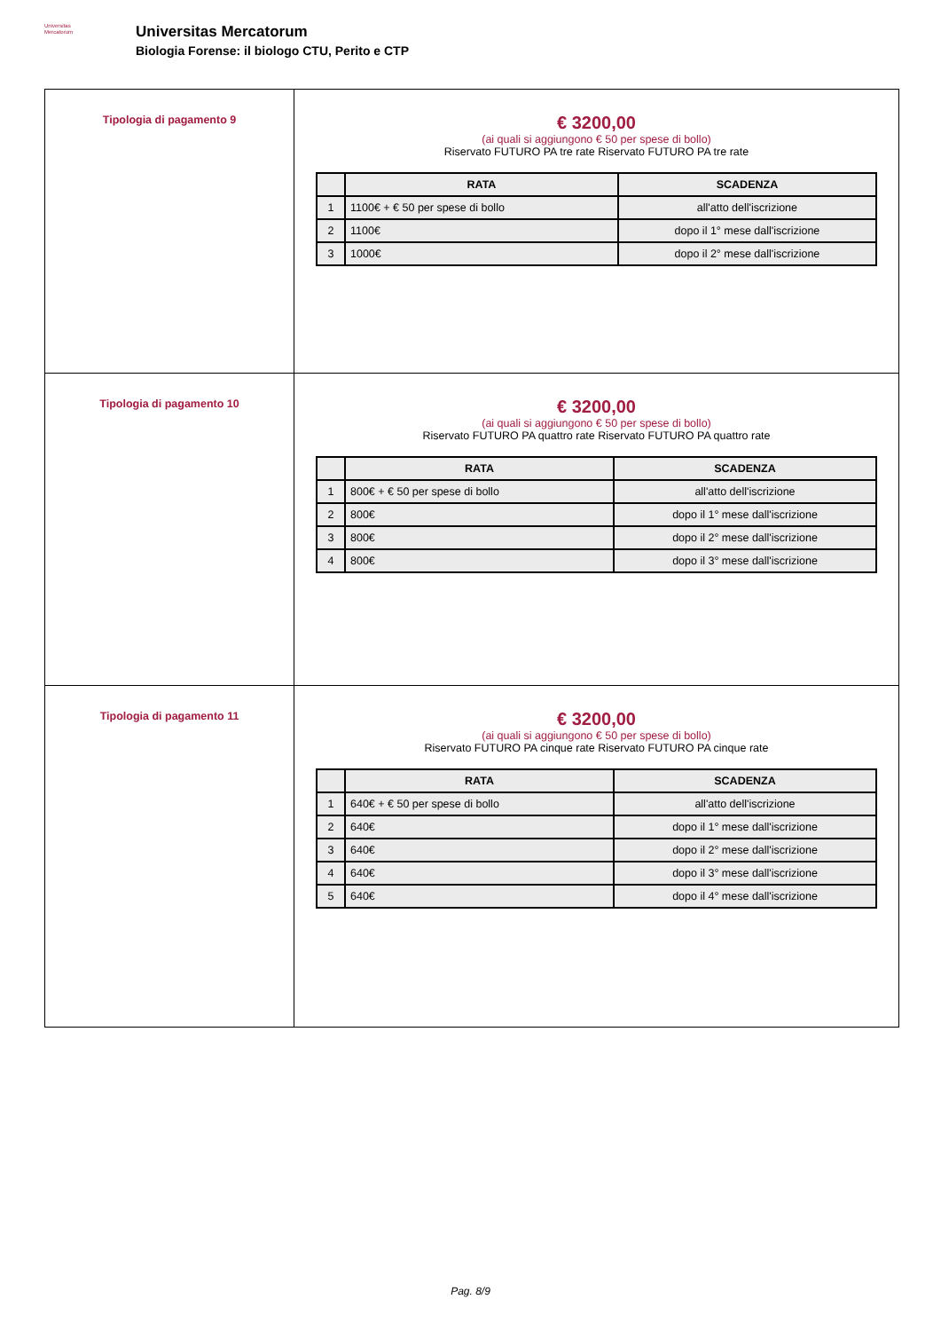Universitas
Mercatorum
Universitas Mercatorum
Biologia Forense: il biologo CTU, Perito e CTP
| Tipologia di pagamento 9 | € 3200,00 (ai quali si aggiungono € 50 per spese di bollo) Riservato FUTURO PA tre rate Riservato FUTURO PA tre rate / / RATA / SCADENZA / / --- / --- / --- / / 1 / 1100€ + € 50 per spese di bollo / all'atto dell'iscrizione / / 2 / 1100€ / dopo il 1° mese dall'iscrizione / / 3 / 1000€ / dopo il 2° mese dall'iscrizione / |
| Tipologia di pagamento 10 | € 3200,00 (ai quali si aggiungono € 50 per spese di bollo) Riservato FUTURO PA quattro rate Riservato FUTURO PA quattro rate / / RATA / SCADENZA / / --- / --- / --- / / 1 / 800€ + € 50 per spese di bollo / all'atto dell'iscrizione / / 2 / 800€ / dopo il 1° mese dall'iscrizione / / 3 / 800€ / dopo il 2° mese dall'iscrizione / / 4 / 800€ / dopo il 3° mese dall'iscrizione / |
| Tipologia di pagamento 11 | € 3200,00 (ai quali si aggiungono € 50 per spese di bollo) Riservato FUTURO PA cinque rate Riservato FUTURO PA cinque rate / / RATA / SCADENZA / / --- / --- / --- / / 1 / 640€ + € 50 per spese di bollo / all'atto dell'iscrizione / / 2 / 640€ / dopo il 1° mese dall'iscrizione / / 3 / 640€ / dopo il 2° mese dall'iscrizione / / 4 / 640€ / dopo il 3° mese dall'iscrizione / / 5 / 640€ / dopo il 4° mese dall'iscrizione / |
Pag. 8/9